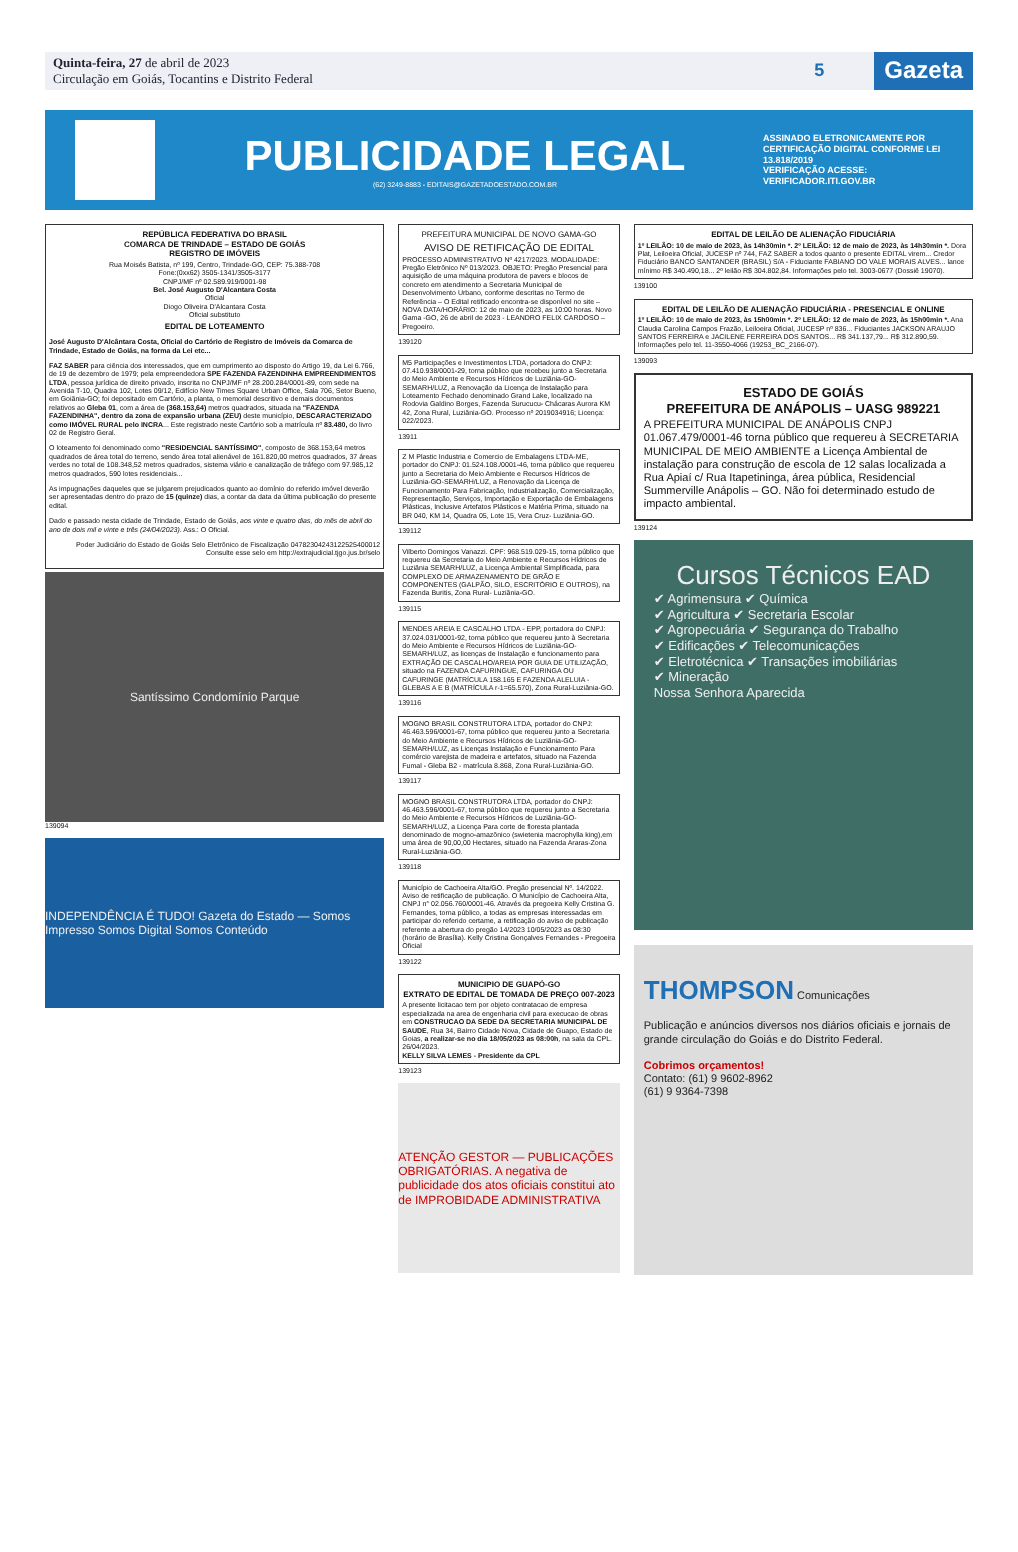Quinta-feira, 27 de abril de 2023
Circulação em Goiás, Tocantins e Distrito Federal
5
Gazeta
PUBLICIDADE LEGAL
(62) 3249-8883 - EDITAIS@GAZETADOESTADO.COM.BR
ASSINADO ELETRONICAMENTE POR CERTIFICAÇÃO DIGITAL CONFORME LEI 13.818/2019
VERIFICAÇÃO ACESSE: VERIFICADOR.ITI.GOV.BR
REPÚBLICA FEDERATIVA DO BRASIL
COMARCA DE TRINDADE – ESTADO DE GOIÁS
REGISTRO DE IMÓVEIS
Rua Moisés Batista, nº 199, Centro, Trindade-GO, CEP: 75.388-708
Fone:(0xx62) 3505-1341/3505-3177
CNPJ/MF nº 02.589.919/0001-98
Bel. José Augusto D'Alcantara Costa
Oficial
Diogo Oliveira D'Alcantara Costa
Oficial substituto
EDITAL DE LOTEAMENTO
José Augusto D'Alcântara Costa, Oficial do Cartório de Registro de Imóveis da Comarca de Trindade, Estado de Goiás, na forma da Lei etc...
FAZ SABER para ciência dos interessados, que em cumprimento ao disposto do Artigo 19, da Lei 6.766, de 19 de dezembro de 1979; pela empreendedora SPE FAZENDA FAZENDINHA EMPREENDIMENTOS LTDA, pessoa jurídica de direito privado, inscrita no CNPJ/MF nº 28.200.284/0001-89, com sede na Avenida T-10, Quadra 102, Lotes 09/12, Edifício New Times Square Urban Office, Sala 706, Setor Bueno, em Goiânia-GO; foi depositado em Cartório, a planta, o memorial descritivo e demais documentos relativos ao Gleba 01, com a área de (368.153,64) metros quadrados, situada na "FAZENDA FAZENDINHA", dentro da zona de expansão urbana (ZEU) deste município, DESCARACTERIZADO como IMÓVEL RURAL pelo INCRA... Este registrado neste Cartório sob a matrícula nº 83.480, do livro 02 de Registro Geral.
O loteamento foi denominado como "RESIDENCIAL SANTÍSSIMO", composto de 368.153,64 metros quadrados de área total do terreno, sendo área total alienável de 161.820,00 metros quadrados, 37 áreas verdes no total de 108.348,52 metros quadrados, sistema viário e canalização de tráfego com 97.985,12 metros quadrados, 590 lotes residenciais...
As impugnações daqueles que se julgarem prejudicados quanto ao domínio do referido imóvel deverão ser apresentadas dentro do prazo de 15 (quinze) dias, a contar da data da última publicação do presente edital.
Dado e passado nesta cidade de Trindade, Estado de Goiás, aos vinte e quatro dias, do mês de abril do ano de dois mil e vinte e três (24/04/2023). Ass.: O Oficial.
Poder Judiciário do Estado de Goiás Selo Eletrônico de Fiscalização 04782304243122525400012 Consulte esse selo em http://extrajudicial.tjgo.jus.br/selo
Santíssimo Condomínio Parque
139094
INDEPENDÊNCIA É TUDO! Gazeta do Estado — Somos Impresso Somos Digital Somos Conteúdo
PREFEITURA MUNICIPAL DE NOVO GAMA-GO
AVISO DE RETIFICAÇÃO DE EDITAL
PROCESSO ADMINISTRATIVO Nº 4217/2023. MODALIDADE: Pregão Eletrônico Nº 013/2023. OBJETO: Pregão Presencial para aquisição de uma máquina produtora de pavers e blocos de concreto em atendimento a Secretaria Municipal de Desenvolvimento Urbano, conforme descritas no Termo de Referência – O Edital retificado encontra-se disponível no site – NOVA DATA/HORÁRIO: 12 de maio de 2023, as 10:00 horas. Novo Gama -GO, 26 de abril de 2023 - LEANDRO FELIX CARDOSO – Pregoeiro.
139120
M5 Participações e Investimentos LTDA, portadora do CNPJ: 07.410.938/0001-29, torna público que recebeu junto a Secretaria do Meio Ambiente e Recursos Hídricos de Luziânia-GO- SEMARH/LUZ, a Renovação da Licença de Instalação para Loteamento Fechado denominado Grand Lake, localizado na Rodovia Galdino Borges, Fazenda Surucucu- Chácaras Aurora KM 42, Zona Rural, Luziânia-GO. Processo nº 2019034916; Licença: 022/2023.
13911
Z M Plastic Industria e Comercio de Embalagens LTDA-ME, portador do CNPJ: 01.524.108./0001-46, torna público que requereu junto a Secretaria do Meio Ambiente e Recursos Hídricos de Luziânia-GO-SEMARH/LUZ, a Renovação da Licença de Funcionamento Para Fabricação, Industrialização, Comercialização, Representação, Serviços, Importação e Exportação de Embalagens Plásticas, Inclusive Artefatos Plásticos e Matéria Prima, situado na BR 040, KM 14, Quadra 05, Lote 15, Vera Cruz- Luziânia-GO.
139112
Vilberto Domingos Vanazzi. CPF: 968.519.029-15, torna público que requereu da Secretaria do Meio Ambiente e Recursos Hídricos de Luziânia SEMARH/LUZ, a Licença Ambiental Simplificada, para COMPLEXO DE ARMAZENAMENTO DE GRÃO E COMPONENTES (GALPÃO, SILO, ESCRITÓRIO E OUTROS), na Fazenda Buritis, Zona Rural- Luziânia-GO.
139115
MENDES AREIA E CASCALHO LTDA - EPP, portadora do CNPJ: 37.024.031/0001-92, torna público que requereu junto à Secretaria do Meio Ambiente e Recursos Hídricos de Luziânia-GO- SEMARH/LUZ, as licenças de Instalação e funcionamento para EXTRAÇÃO DE CASCALHO/AREIA POR GUIA DE UTILIZAÇÃO, situado na FAZENDA CAFURINGUE, CAFURINGA OU CAFURINGE (MATRÍCULA 158.165 E FAZENDA ALELUIA - GLEBAS A E B (MATRÍCULA r-1=65.570), Zona Rural-Luziânia-GO.
139116
MOGNO BRASIL CONSTRUTORA LTDA, portador do CNPJ: 46.463.596/0001-67, torna público que requereu junto a Secretaria do Meio Ambiente e Recursos Hídricos de Luziânia-GO- SEMARH/LUZ, as Licenças Instalação e Funcionamento Para comércio varejista de madeira e artefatos, situado na Fazenda Fumal - Gleba B2 - matrícula 8.868, Zona Rural-Luziânia-GO.
139117
MOGNO BRASIL CONSTRUTORA LTDA, portador do CNPJ: 46.463.596/0001-67, torna público que requereu junto a Secretaria do Meio Ambiente e Recursos Hídricos de Luziânia-GO- SEMARH/LUZ, a Licença Para corte de floresta plantada denominado de mogno-amazônico (swietenia macrophylla king),em uma área de 90,00,00 Hectares, situado na Fazenda Araras-Zona Rural-Luziânia-GO.
139118
Município de Cachoeira Alta/GO. Pregão presencial Nº. 14/2022. Aviso de retificação de publicação. O Município de Cachoeira Alta, CNPJ n° 02.056.760/0001-46. Através da pregoeira Kelly Cristina G. Fernandes, torna público, a todas as empresas interessadas em participar do referido certame, a retificação do aviso de publicação referente a abertura do pregão 14/2023 10/05/2023 as 08:30 (horário de Brasília). Kelly Cristina Gonçalves Fernandes - Pregoeira Oficial
139122
MUNICIPIO DE GUAPÓ-GO
EXTRATO DE EDITAL DE TOMADA DE PREÇO 007-2023
A presente licitacao tem por objeto contratacao de empresa especializada na area de engenharia civil para execucao de obras em CONSTRUCAO DA SEDE DA SECRETARIA MUNICIPAL DE SAUDE, Rua 34, Bairro Cidade Nova, Cidade de Guapo, Estado de Goias, a realizar-se no dia 18/05/2023 as 08:00h, na sala da CPL. 26/04/2023.
KELLY SILVA LEMES - Presidente da CPL
139123
ATENÇÃO GESTOR — PUBLICAÇÕES OBRIGATÓRIAS. A negativa de publicidade dos atos oficiais constitui ato de IMPROBIDADE ADMINISTRATIVA
EDITAL DE LEILÃO DE ALIENAÇÃO FIDUCIÁRIA
1º LEILÃO: 10 de maio de 2023, às 14h30min *. 2º LEILÃO: 12 de maio de 2023, às 14h30min *. Dora Plat, Leiloeira Oficial, JUCESP nº 744, FAZ SABER a todos quanto o presente EDITAL virem... Credor Fiduciário BANCO SANTANDER (BRASIL) S/A - Fiduciante FABIANO DO VALE MORAIS ALVES... lance mínimo R$ 340.490,18... 2º leilão R$ 304.802,84. Informações pelo tel. 3003-0677 (Dossiê 19070).
139100
EDITAL DE LEILÃO DE ALIENAÇÃO FIDUCIÁRIA - PRESENCIAL E ONLINE
1º LEILÃO: 10 de maio de 2023, às 15h00min *. 2º LEILÃO: 12 de maio de 2023, às 15h00min *. Ana Claudia Carolina Campos Frazão, Leiloeira Oficial, JUCESP nº 836... Fiduciantes JACKSON ARAUJO SANTOS FERREIRA e JACILENE FERREIRA DOS SANTOS... R$ 341.137,79... R$ 312.890,59. Informações pelo tel. 11-3550-4066 (19253_BC_2166-07).
139093
ESTADO DE GOIÁS
PREFEITURA DE ANÁPOLIS – UASG 989221
A PREFEITURA MUNICIPAL DE ANÁPOLIS CNPJ 01.067.479/0001-46 torna público que requereu à SECRETARIA MUNICIPAL DE MEIO AMBIENTE a Licença Ambiental de instalação para construção de escola de 12 salas localizada a Rua Apiaí c/ Rua Itapetininga, área pública, Residencial Summerville Anápolis – GO. Não foi determinado estudo de impacto ambiental.
139124
Cursos Técnicos EAD
✔ Agrimensura ✔ Química
✔ Agricultura ✔ Secretaria Escolar
✔ Agropecuária ✔ Segurança do Trabalho
✔ Edificações ✔ Telecomunicações
✔ Eletrotécnica ✔ Transações imobiliárias
✔ Mineração
Nossa Senhora Aparecida
THOMPSON Comunicações
Publicação e anúncios diversos nos diários oficiais e jornais de grande circulação do Goiás e do Distrito Federal.
Cobrimos orçamentos!
Contato: (61) 9 9602-8962
(61) 9 9364-7398